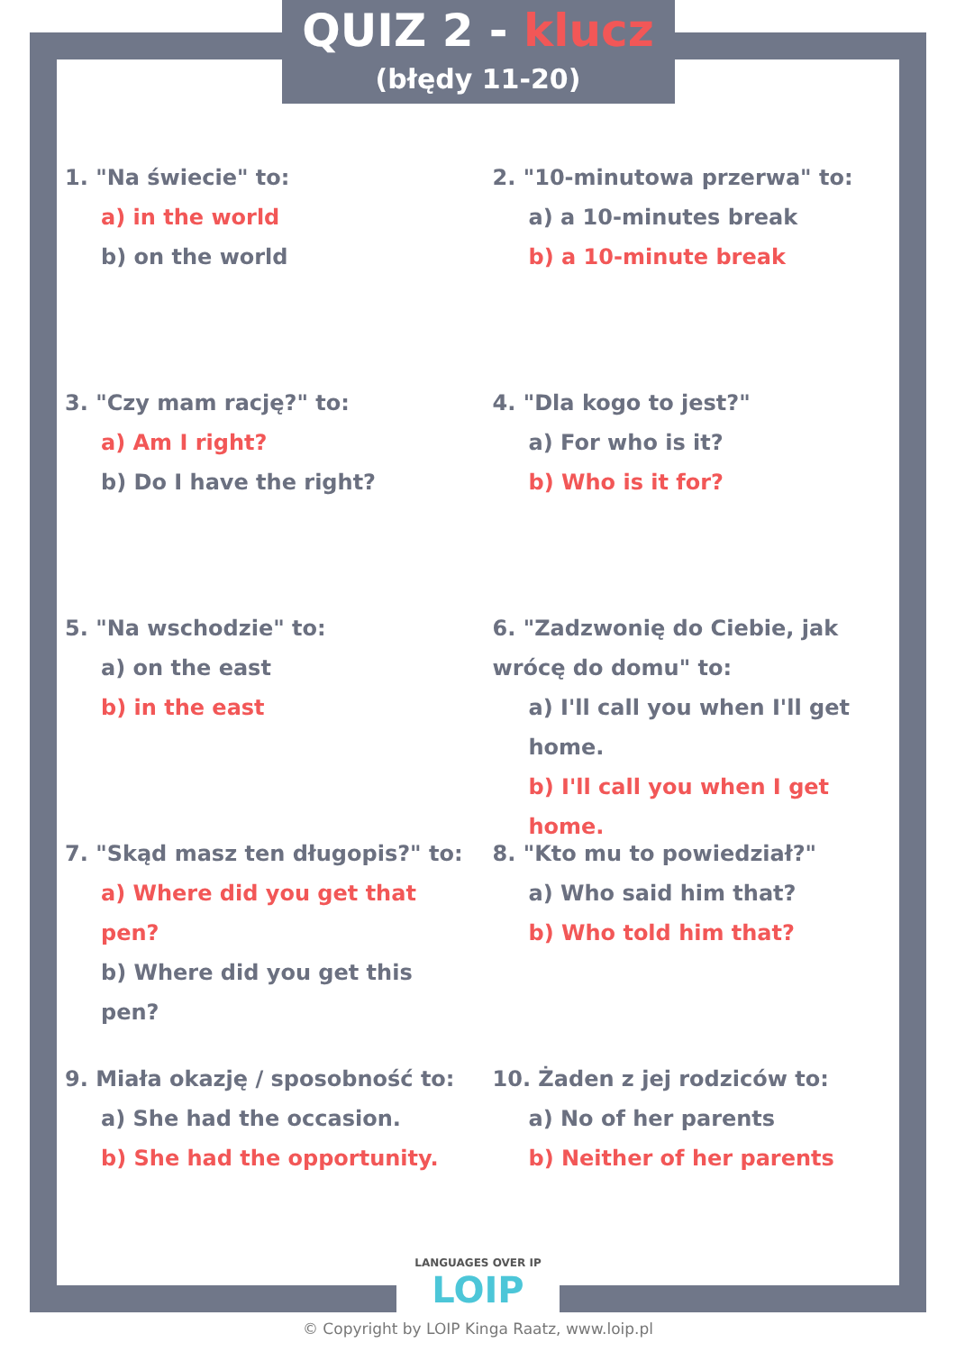QUIZ 2 - klucz
(błędy 11-20)
1. "Na świecie" to:
a) in the world
b) on the world
2. "10-minutowa przerwa" to:
a) a 10-minutes break
b) a 10-minute break
3. "Czy mam rację?" to:
a) Am I right?
b) Do I have the right?
4. "Dla kogo to jest?"
a) For who is it?
b) Who is it for?
5. "Na wschodzie" to:
a) on the east
b) in the east
6. "Zadzwonię do Ciebie, jak wrócę do domu" to:
a) I'll call you when I'll get home.
b) I'll call you when I get home.
7. "Skąd masz ten długopis?" to:
a) Where did you get that pen?
b) Where did you get this pen?
8. "Kto mu to powiedział?"
a) Who said him that?
b) Who told him that?
9. Miała okazję / sposobność to:
a) She had the occasion.
b) She had the opportunity.
10. Żaden z jej rodziców to:
a) No of her parents
b) Neither of her parents
LANGUAGES OVER IP LOIP
© Copyright by LOIP Kinga Raatz, www.loip.pl